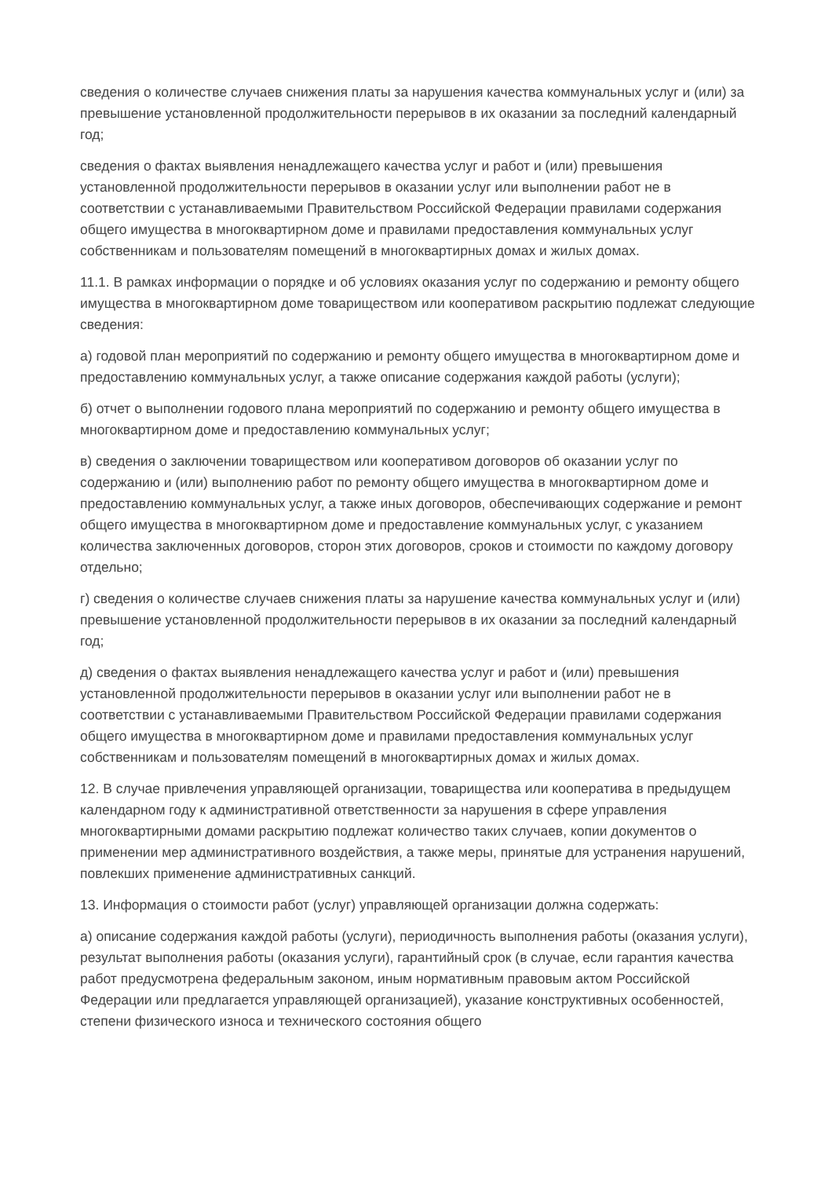сведения о количестве случаев снижения платы за нарушения качества коммунальных услуг и (или) за превышение установленной продолжительности перерывов в их оказании за последний календарный год;
сведения о фактах выявления ненадлежащего качества услуг и работ и (или) превышения установленной продолжительности перерывов в оказании услуг или выполнении работ не в соответствии с устанавливаемыми Правительством Российской Федерации правилами содержания общего имущества в многоквартирном доме и правилами предоставления коммунальных услуг собственникам и пользователям помещений в многоквартирных домах и жилых домах.
11.1. В рамках информации о порядке и об условиях оказания услуг по содержанию и ремонту общего имущества в многоквартирном доме товариществом или кооперативом раскрытию подлежат следующие сведения:
а) годовой план мероприятий по содержанию и ремонту общего имущества в многоквартирном доме и предоставлению коммунальных услуг, а также описание содержания каждой работы (услуги);
б) отчет о выполнении годового плана мероприятий по содержанию и ремонту общего имущества в многоквартирном доме и предоставлению коммунальных услуг;
в) сведения о заключении товариществом или кооперативом договоров об оказании услуг по содержанию и (или) выполнению работ по ремонту общего имущества в многоквартирном доме и предоставлению коммунальных услуг, а также иных договоров, обеспечивающих содержание и ремонт общего имущества в многоквартирном доме и предоставление коммунальных услуг, с указанием количества заключенных договоров, сторон этих договоров, сроков и стоимости по каждому договору отдельно;
г) сведения о количестве случаев снижения платы за нарушение качества коммунальных услуг и (или) превышение установленной продолжительности перерывов в их оказании за последний календарный год;
д) сведения о фактах выявления ненадлежащего качества услуг и работ и (или) превышения установленной продолжительности перерывов в оказании услуг или выполнении работ не в соответствии с устанавливаемыми Правительством Российской Федерации правилами содержания общего имущества в многоквартирном доме и правилами предоставления коммунальных услуг собственникам и пользователям помещений в многоквартирных домах и жилых домах.
12. В случае привлечения управляющей организации, товарищества или кооператива в предыдущем календарном году к административной ответственности за нарушения в сфере управления многоквартирными домами раскрытию подлежат количество таких случаев, копии документов о применении мер административного воздействия, а также меры, принятые для устранения нарушений, повлекших применение административных санкций.
13. Информация о стоимости работ (услуг) управляющей организации должна содержать:
а) описание содержания каждой работы (услуги), периодичность выполнения работы (оказания услуги), результат выполнения работы (оказания услуги), гарантийный срок (в случае, если гарантия качества работ предусмотрена федеральным законом, иным нормативным правовым актом Российской Федерации или предлагается управляющей организацией), указание конструктивных особенностей, степени физического износа и технического состояния общего